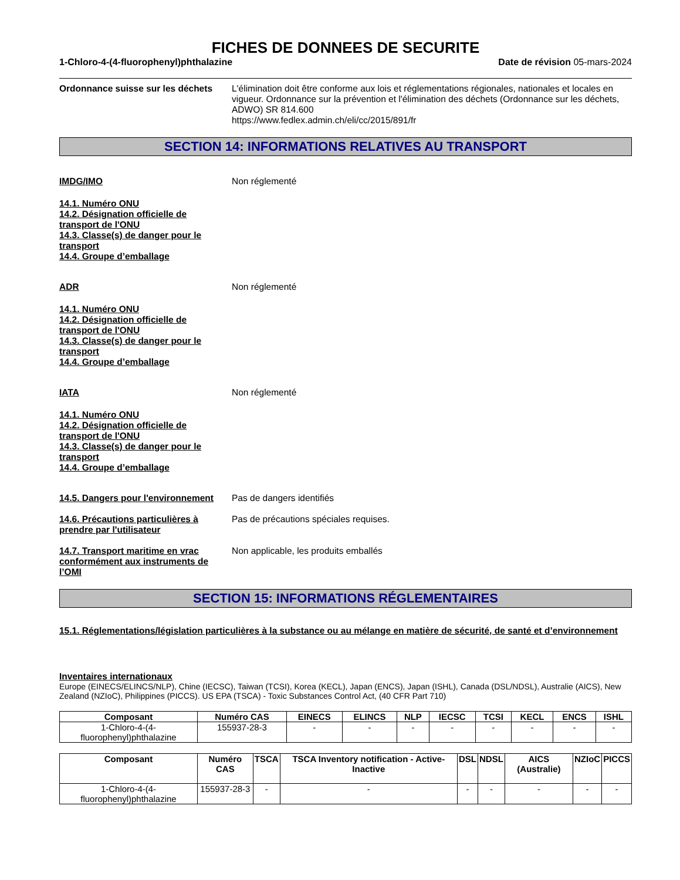FICHES DE DONNEES DE SECURITE
1-Chloro-4-(4-fluorophenyl)phthalazine Date de révision 05-mars-2024
Ordonnance suisse sur les déchets
L'élimination doit être conforme aux lois et réglementations régionales, nationales et locales en vigueur. Ordonnance sur la prévention et l'élimination des déchets (Ordonnance sur les déchets, ADWO) SR 814.600
https://www.fedlex.admin.ch/eli/cc/2015/891/fr
SECTION 14: INFORMATIONS RELATIVES AU TRANSPORT
IMDG/IMO Non réglementé
14.1. Numéro ONU
14.2. Désignation officielle de transport de l'ONU
14.3. Classe(s) de danger pour le transport
14.4. Groupe d’emballage
ADR Non réglementé
14.1. Numéro ONU
14.2. Désignation officielle de transport de l'ONU
14.3. Classe(s) de danger pour le transport
14.4. Groupe d’emballage
IATA Non réglementé
14.1. Numéro ONU
14.2. Désignation officielle de transport de l'ONU
14.3. Classe(s) de danger pour le transport
14.4. Groupe d’emballage
14.5. Dangers pour l'environnement
Pas de dangers identifiés
14.6. Précautions particulières à prendre par l'utilisateur
Pas de précautions spéciales requises.
14.7. Transport maritime en vrac conformément aux instruments de l’OMI
Non applicable, les produits emballés
SECTION 15: INFORMATIONS RÉGLEMENTAIRES
15.1. Réglementations/législation particulières à la substance ou au mélange en matière de sécurité, de santé et d’environnement
Inventaires internationaux
Europe (EINECS/ELINCS/NLP), Chine (IECSC), Taiwan (TCSI), Korea (KECL), Japan (ENCS), Japan (ISHL), Canada (DSL/NDSL), Australie (AICS), New Zealand (NZIoC), Philippines (PICCS). US EPA (TSCA) - Toxic Substances Control Act, (40 CFR Part 710)
| Composant | Numéro CAS | EINECS | ELINCS | NLP | IECSC | TCSI | KECL | ENCS | ISHL |
| --- | --- | --- | --- | --- | --- | --- | --- | --- | --- |
| 1-Chloro-4-(4-fluorophenyl)phthalazine | 155937-28-3 | - | - | - | - | - | - | - | - |
| Composant | Numéro CAS | TSCA | TSCA Inventory notification - Active-Inactive | DSL | NDSL | AICS (Australie) | NZIoC | PICCS |
| --- | --- | --- | --- | --- | --- | --- | --- | --- |
| 1-Chloro-4-(4-fluorophenyl)phthalazine | 155937-28-3 | - | - | - | - | - | - | - |